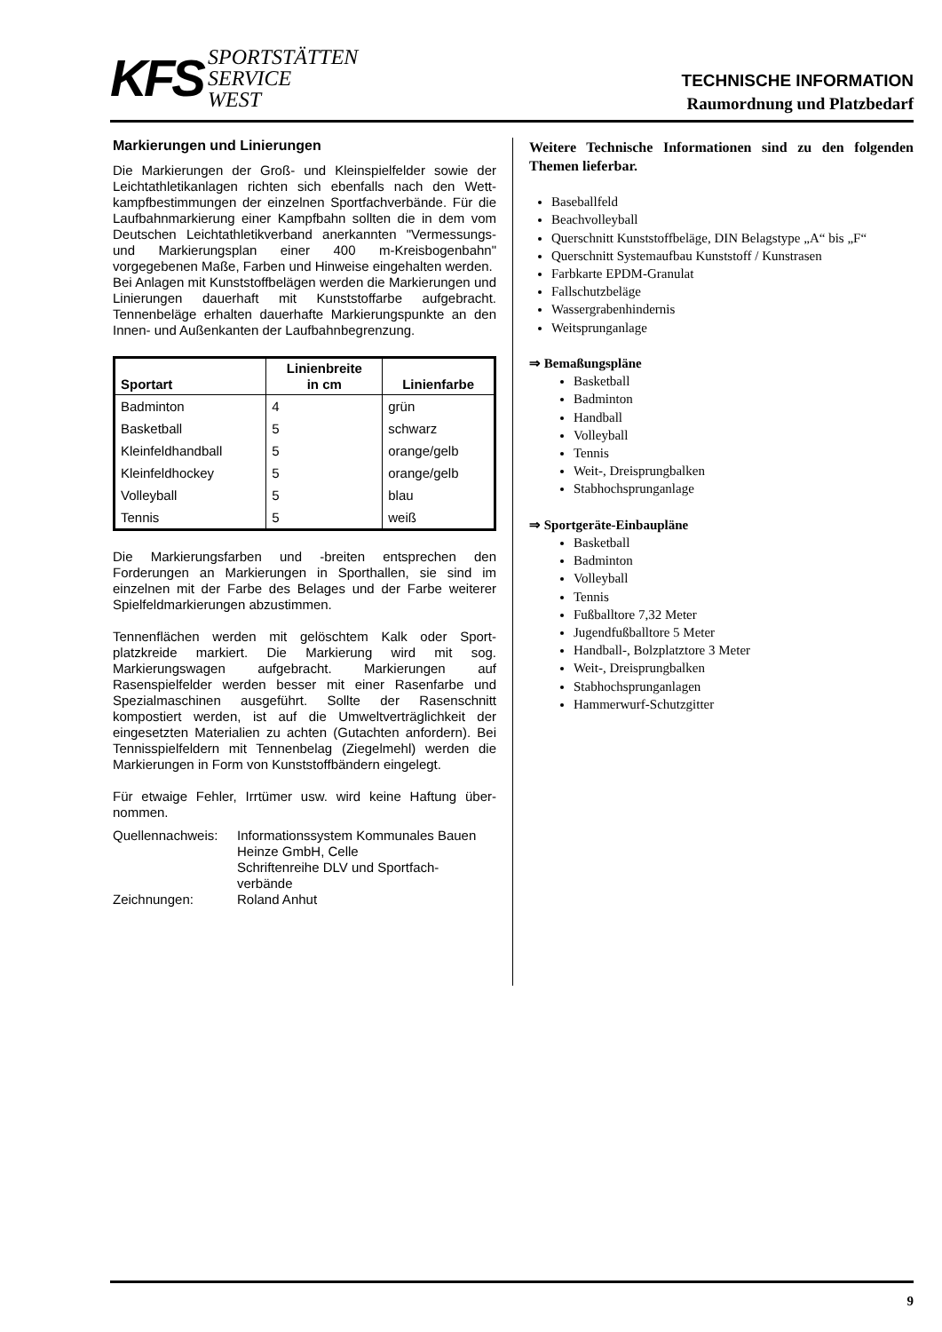KFS
SPORTSTÄTTEN
SERVICE
WEST
TECHNISCHE INFORMATION
Raumordnung und Platzbedarf
Markierungen und Linierungen
Die Markierungen der Groß- und Kleinspielfelder sowie der Leichtathletikanlagen richten sich ebenfalls nach den Wett­kampfbestimmungen der einzelnen Sportfachverbände. Für die Laufbahnmarkierung einer Kampfbahn sollten die in dem vom Deutschen Leichtathletikverband anerkannten "Vermessungs- und Markierungsplan einer 400 m-Kreis­bogenbahn" vorgegebenen Maße, Farben und Hinweise eingehalten werden.
Bei Anlagen mit Kunststoffbelägen werden die Markierungen und Linierungen dauerhaft mit Kunststoffarbe aufgebracht. Tennenbeläge erhalten dauerhafte Markierungspunkte an den Innen- und Außenkanten der Laufbahnbegrenzung.
| Sportart | Linienbreite in cm | Linienfarbe |
| --- | --- | --- |
| Badminton | 4 | grün |
| Basketball | 5 | schwarz |
| Kleinfeldhandball | 5 | orange/gelb |
| Kleinfeldhockey | 5 | orange/gelb |
| Volleyball | 5 | blau |
| Tennis | 5 | weiß |
Die Markierungsfarben und -breiten entsprechen den Forderungen an Markierungen in Sporthallen, sie sind im einzelnen mit der Farbe des Belages und der Farbe weiterer Spielfeldmarkierungen abzustimmen.
Tennenflächen werden mit gelöschtem Kalk oder Sport­platzkreide markiert. Die Markierung wird mit sog. Markierungswagen aufgebracht. Markierungen auf Rasenspielfelder werden besser mit einer Rasenfarbe und Spezialmaschinen ausgeführt. Sollte der Rasenschnitt kompostiert werden, ist auf die Umweltverträglichkeit der eingesetzten Materialien zu achten (Gutachten anfordern). Bei Tennisspielfeldern mit Tennenbelag (Ziegelmehl) werden die Markierungen in Form von Kunststoffbändern eingelegt.
Für etwaige Fehler, Irrtümer usw. wird keine Haftung über­nommen.
Quellennachweis:
Informationssystem Kommunales Bauen Heinze GmbH, Celle
Schriftenreihe DLV und Sportfach­verbände
Zeichnungen: Roland Anhut
Weitere Technische Informationen sind zu den folgenden Themen lieferbar.
Baseballfeld
Beachvolleyball
Querschnitt Kunststoffbeläge, DIN Belagstype „A“ bis „F“
Querschnitt Systemaufbau Kunststoff / Kunstrasen
Farbkarte EPDM-Granulat
Fallschutzbeläge
Wassergrabenhindernis
Weitsprunganlage
⇒ Bemaßungspläne
Basketball
Badminton
Handball
Volleyball
Tennis
Weit-, Dreisprungbalken
Stabhochsprunganlage
⇒ Sportgeräte-Einbaupläne
Basketball
Badminton
Volleyball
Tennis
Fußballtore 7,32 Meter
Jugendfußballtore 5 Meter
Handball-, Bolzplatztore 3 Meter
Weit-, Dreisprungbalken
Stabhochsprunganlagen
Hammerwurf-Schutzgitter
9